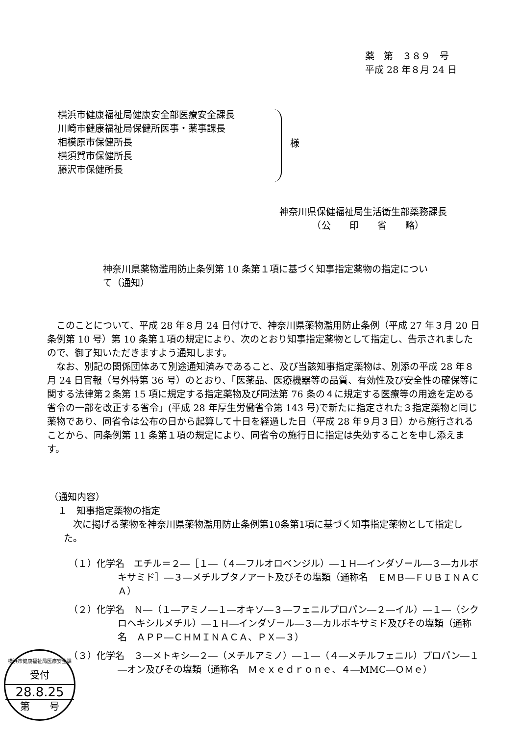薬　第　３８９　号
平成 28 年８月 24 日
横浜市健康福祉局健康安全部医療安全課長
川崎市健康福祉局保健所医事・薬事課長
相模原市保健所長
横須賀市保健所長
藤沢市保健所長
様
神奈川県保健福祉局生活衛生部薬務課長
　　　　（公　　印　　省　　略）
神奈川県薬物濫用防止条例第 10 条第１項に基づく知事指定薬物の指定について（通知）
このことについて、平成 28 年８月 24 日付けで、神奈川県薬物濫用防止条例（平成 27 年３月 20 日条例第 10 号）第 10 条第１項の規定により、次のとおり知事指定薬物として指定し、告示されましたので、御了知いただきますよう通知します。
なお、別記の関係団体あて別途通知済みであること、及び当該知事指定薬物は、別添の平成 28 年８月 24 日官報（号外特第 36 号）のとおり、「医薬品、医療機器等の品質、有効性及び安全性の確保等に関する法律第２条第 15 項に規定する指定薬物及び同法第 76 条の４に規定する医療等の用途を定める省令の一部を改正する省令」(平成 28 年厚生労働省令第 143 号)で新たに指定された３指定薬物と同じ薬物であり、同省令は公布の日から起算して十日を経過した日（平成 28 年９月３日）から施行されることから、同条例第 11 条第１項の規定により、同省令の施行日に指定は失効することを申し添えます。
（通知内容）
１　知事指定薬物の指定
次に掲げる薬物を神奈川県薬物濫用防止条例第10条第1項に基づく知事指定薬物として指定した。
（１）化学名　エチル＝２―［１―（４―フルオロベンジル）―１Ｈ―インダゾール―３―カルボキサミド］―３―メチルブタノアート及びその塩類（通称名　ＥＭＢ―ＦＵＢＩＮＡＣＡ）
（２）化学名　Ｎ―（１―アミノ―１―オキソ―３―フェニルプロパン―２―イル）―１―（シクロヘキシルメチル）―１Ｈ―インダゾール―３―カルボキサミド及びその塩類（通称名　ＡＰＰ―ＣＨＭＩＮＡＣＡ、ＰＸ―３）
（３）化学名　３―メトキシ―２―（メチルアミノ）―１―（４―メチルフェニル）プロパン―１―オン及びその塩類（通称名　Ｍｅｘｅｄｒｏｎｅ、４―MMC―ＯＭｅ）
横浜市健康福祉局医療安全課
受付
28.8.25
第　　号